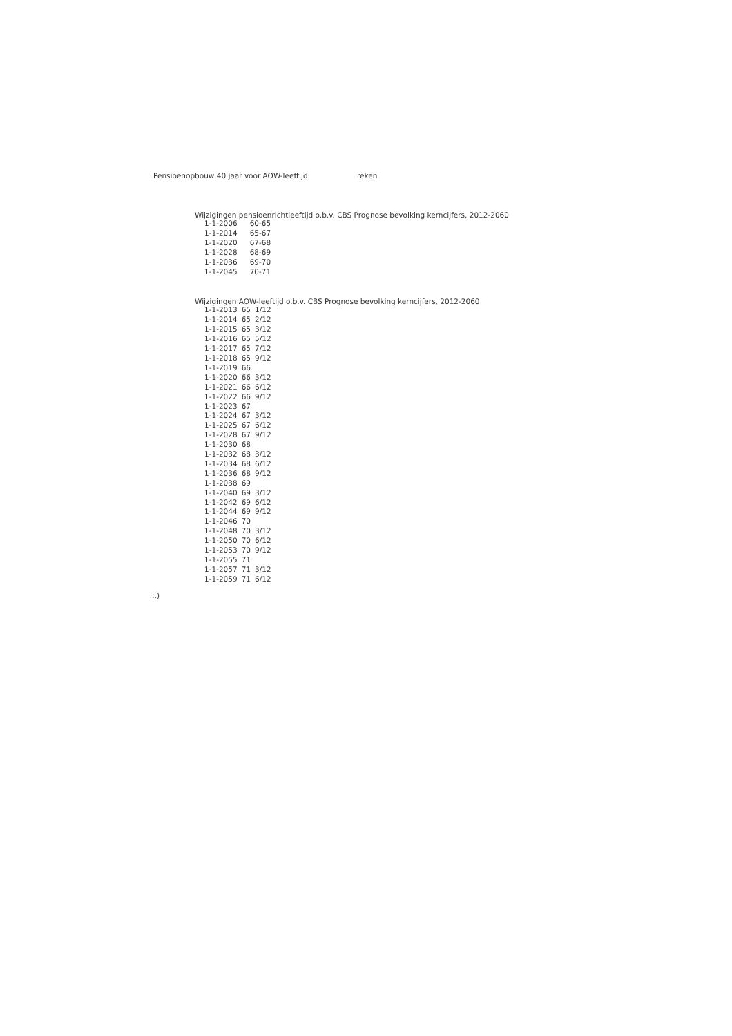Pensioenopbouw 40 jaar voor AOW-leeftijd reken
Wijzigingen pensioenrichtleeftijd o.b.v. CBS Prognose bevolking kerncijfers, 2012-2060
| 1-1-2006 | 60-65 |
| 1-1-2014 | 65-67 |
| 1-1-2020 | 67-68 |
| 1-1-2028 | 68-69 |
| 1-1-2036 | 69-70 |
| 1-1-2045 | 70-71 |
Wijzigingen AOW-leeftijd o.b.v. CBS Prognose bevolking kerncijfers, 2012-2060
| 1-1-2013 | 65 | 1/12 |
| 1-1-2014 | 65 | 2/12 |
| 1-1-2015 | 65 | 3/12 |
| 1-1-2016 | 65 | 5/12 |
| 1-1-2017 | 65 | 7/12 |
| 1-1-2018 | 65 | 9/12 |
| 1-1-2019 | 66 | |
| 1-1-2020 | 66 | 3/12 |
| 1-1-2021 | 66 | 6/12 |
| 1-1-2022 | 66 | 9/12 |
| 1-1-2023 | 67 | |
| 1-1-2024 | 67 | 3/12 |
| 1-1-2025 | 67 | 6/12 |
| 1-1-2028 | 67 | 9/12 |
| 1-1-2030 | 68 | |
| 1-1-2032 | 68 | 3/12 |
| 1-1-2034 | 68 | 6/12 |
| 1-1-2036 | 68 | 9/12 |
| 1-1-2038 | 69 | |
| 1-1-2040 | 69 | 3/12 |
| 1-1-2042 | 69 | 6/12 |
| 1-1-2044 | 69 | 9/12 |
| 1-1-2046 | 70 | |
| 1-1-2048 | 70 | 3/12 |
| 1-1-2050 | 70 | 6/12 |
| 1-1-2053 | 70 | 9/12 |
| 1-1-2055 | 71 | |
| 1-1-2057 | 71 | 3/12 |
| 1-1-2059 | 71 | 6/12 |
:.)